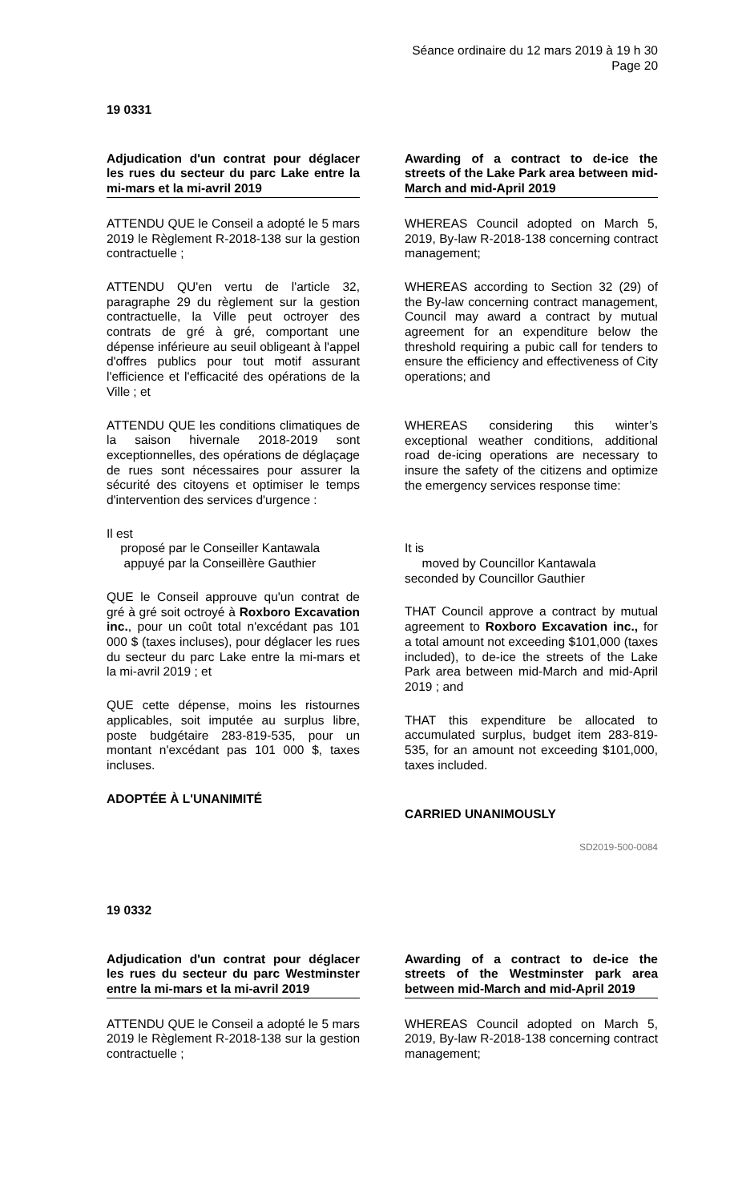Séance ordinaire du 12 mars 2019 à 19 h 30
Page 20
19 0331
Adjudication d'un contrat pour déglacer les rues du secteur du parc Lake entre la mi-mars et la mi-avril 2019
ATTENDU QUE le Conseil a adopté le 5 mars 2019 le Règlement R-2018-138 sur la gestion contractuelle ;
ATTENDU QU'en vertu de l'article 32, paragraphe 29 du règlement sur la gestion contractuelle, la Ville peut octroyer des contrats de gré à gré, comportant une dépense inférieure au seuil obligeant à l'appel d'offres publics pour tout motif assurant l'efficience et l'efficacité des opérations de la Ville ; et
ATTENDU QUE les conditions climatiques de la saison hivernale 2018-2019 sont exceptionnelles, des opérations de déglaçage de rues sont nécessaires pour assurer la sécurité des citoyens et optimiser le temps d'intervention des services d'urgence :
Il est
proposé par le Conseiller Kantawala
appuyé par la Conseillère Gauthier
QUE le Conseil approuve qu'un contrat de gré à gré soit octroyé à Roxboro Excavation inc., pour un coût total n'excédant pas 101 000 $ (taxes incluses), pour déglacer les rues du secteur du parc Lake entre la mi-mars et la mi-avril 2019 ; et
QUE cette dépense, moins les ristournes applicables, soit imputée au surplus libre, poste budgétaire 283-819-535, pour un montant n'excédant pas 101 000 $, taxes incluses.
ADOPTÉE À L'UNANIMITÉ
Awarding of a contract to de-ice the streets of the Lake Park area between mid-March and mid-April 2019
WHEREAS Council adopted on March 5, 2019, By-law R-2018-138 concerning contract management;
WHEREAS according to Section 32 (29) of the By-law concerning contract management, Council may award a contract by mutual agreement for an expenditure below the threshold requiring a pubic call for tenders to ensure the efficiency and effectiveness of City operations; and
WHEREAS considering this winter’s exceptional weather conditions, additional road de-icing operations are necessary to insure the safety of the citizens and optimize the emergency services response time:
It is
moved by Councillor Kantawala
seconded by Councillor Gauthier
THAT Council approve a contract by mutual agreement to Roxboro Excavation inc., for a total amount not exceeding $101,000 (taxes included), to de-ice the streets of the Lake Park area between mid-March and mid-April 2019 ; and
THAT this expenditure be allocated to accumulated surplus, budget item 283-819-535, for an amount not exceeding $101,000, taxes included.
CARRIED UNANIMOUSLY
SD2019-500-0084
19 0332
Adjudication d'un contrat pour déglacer les rues du secteur du parc Westminster entre la mi-mars et la mi-avril 2019
ATTENDU QUE le Conseil a adopté le 5 mars 2019 le Règlement R-2018-138 sur la gestion contractuelle ;
Awarding of a contract to de-ice the streets of the Westminster park area between mid-March and mid-April 2019
WHEREAS Council adopted on March 5, 2019, By-law R-2018-138 concerning contract management;